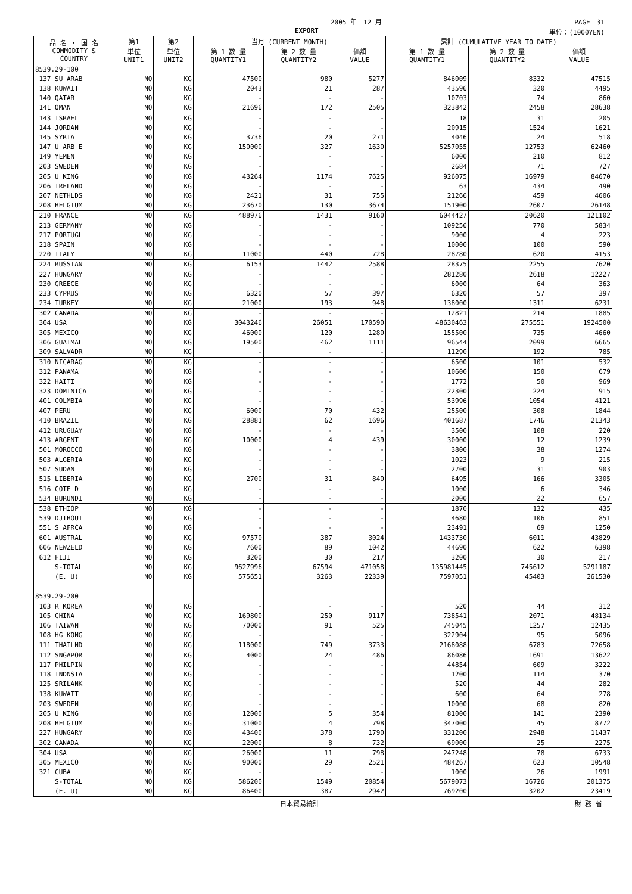2005 年　12 月 PAGE　31
EXPORT 単位：(1000YEN)
| 品 名 ・ 国 名 COMMODITY & COUNTRY | 第1 | 第2 | 当月 (CURRENT MONTH) | | | 累計 (CUMULATIVE YEAR TO DATE) | | |
| --- | --- | --- | --- | --- | --- | --- | --- | --- |
| | 単位 UNIT1 | 単位 UNIT2 | 第 1 数 量 QUANTITY1 | 第 2 数 量 QUANTITY2 | 価額 VALUE | 第 1 数 量 QUANTITY1 | 第 2 数 量 QUANTITY2 | 価額 VALUE |
| 8539.29-100 | | | | | | | | |
| 137 SU ARAB | NO | KG | 47500 | 980 | 5277 | 846009 | 8332 | 47515 |
| 138 KUWAIT | NO | KG | 2043 | 21 | 287 | 43596 | 320 | 4495 |
| 140 QATAR | NO | KG | - | - | - | 10703 | 74 | 860 |
| 141 OMAN | NO | KG | 21696 | 172 | 2505 | 323842 | 2458 | 28638 |
| 143 ISRAEL | NO | KG | - | - | - | 18 | 31 | 205 |
| 144 JORDAN | NO | KG | - | - | - | 20915 | 1524 | 1621 |
| 145 SYRIA | NO | KG | 3736 | 20 | 271 | 4046 | 24 | 518 |
| 147 U ARB E | NO | KG | 150000 | 327 | 1630 | 5257055 | 12753 | 62460 |
| 149 YEMEN | NO | KG | - | - | - | 6000 | 210 | 812 |
| 203 SWEDEN | NO | KG | - | - | - | 2684 | 71 | 727 |
| 205 U KING | NO | KG | 43264 | 1174 | 7625 | 926075 | 16979 | 84670 |
| 206 IRELAND | NO | KG | - | - | - | 63 | 434 | 490 |
| 207 NETHLDS | NO | KG | 2421 | 31 | 755 | 21266 | 459 | 4606 |
| 208 BELGIUM | NO | KG | 23670 | 130 | 3674 | 151900 | 2607 | 26148 |
| 210 FRANCE | NO | KG | 488976 | 1431 | 9160 | 6044427 | 20620 | 121102 |
| 213 GERMANY | NO | KG | - | - | - | 109256 | 770 | 5834 |
| 217 PORTUGL | NO | KG | - | - | - | 9000 | 4 | 223 |
| 218 SPAIN | NO | KG | - | - | - | 10000 | 100 | 590 |
| 220 ITALY | NO | KG | 11000 | 440 | 728 | 28780 | 620 | 4153 |
| 224 RUSSIAN | NO | KG | 6153 | 1442 | 2588 | 28375 | 2255 | 7620 |
| 227 HUNGARY | NO | KG | - | - | - | 281280 | 2618 | 12227 |
| 230 GREECE | NO | KG | - | - | - | 6000 | 64 | 363 |
| 233 CYPRUS | NO | KG | 6320 | 57 | 397 | 6320 | 57 | 397 |
| 234 TURKEY | NO | KG | 21000 | 193 | 948 | 138000 | 1311 | 6231 |
| 302 CANADA | NO | KG | - | - | - | 12821 | 214 | 1885 |
| 304 USA | NO | KG | 3043246 | 26051 | 170590 | 48630463 | 275551 | 1924500 |
| 305 MEXICO | NO | KG | 46000 | 120 | 1280 | 155500 | 735 | 4660 |
| 306 GUATMAL | NO | KG | 19500 | 462 | 1111 | 96544 | 2099 | 6665 |
| 309 SALVADR | NO | KG | - | - | - | 11290 | 192 | 785 |
| 310 NICARAG | NO | KG | - | - | - | 6500 | 101 | 532 |
| 312 PANAMA | NO | KG | - | - | - | 10600 | 150 | 679 |
| 322 HAITI | NO | KG | - | - | - | 1772 | 50 | 969 |
| 323 DOMINICA | NO | KG | - | - | - | 22300 | 224 | 915 |
| 401 COLMBIA | NO | KG | - | - | - | 53996 | 1054 | 4121 |
| 407 PERU | NO | KG | 6000 | 70 | 432 | 25500 | 308 | 1844 |
| 410 BRAZIL | NO | KG | 28881 | 62 | 1696 | 401687 | 1746 | 21343 |
| 412 URUGUAY | NO | KG | - | - | - | 3500 | 108 | 220 |
| 413 ARGENT | NO | KG | 10000 | 4 | 439 | 30000 | 12 | 1239 |
| 501 MOROCCO | NO | KG | - | - | - | 3800 | 38 | 1274 |
| 503 ALGERIA | NO | KG | - | - | - | 1023 | 9 | 215 |
| 507 SUDAN | NO | KG | - | - | - | 2700 | 31 | 903 |
| 515 LIBERIA | NO | KG | 2700 | 31 | 840 | 6495 | 166 | 3305 |
| 516 COTE D | NO | KG | - | - | - | 1000 | 6 | 346 |
| 534 BURUNDI | NO | KG | - | - | - | 2000 | 22 | 657 |
| 538 ETHIOP | NO | KG | - | - | - | 1870 | 132 | 435 |
| 539 DJIBOUT | NO | KG | - | - | - | 4680 | 106 | 851 |
| 551 S AFRCA | NO | KG | - | - | - | 23491 | 69 | 1250 |
| 601 AUSTRAL | NO | KG | 97570 | 387 | 3024 | 1433730 | 6011 | 43829 |
| 606 NEWZELD | NO | KG | 7600 | 89 | 1042 | 44690 | 622 | 6398 |
| 612 FIJI | NO | KG | 3200 | 30 | 217 | 3200 | 30 | 217 |
| S-TOTAL | NO | KG | 9627996 | 67594 | 471058 | 135981445 | 745612 | 5291187 |
| (E. U) | NO | KG | 575651 | 3263 | 22339 | 7597051 | 45403 | 261530 |
| 8539.29-200 | | | | | | | | |
| 103 R KOREA | NO | KG | - | - | - | 520 | 44 | 312 |
| 105 CHINA | NO | KG | 169800 | 250 | 9117 | 738541 | 2071 | 48134 |
| 106 TAIWAN | NO | KG | 70000 | 91 | 525 | 745045 | 1257 | 12435 |
| 108 HG KONG | NO | KG | - | - | - | 322904 | 95 | 5096 |
| 111 THAILND | NO | KG | 118000 | 749 | 3733 | 2168088 | 6783 | 72658 |
| 112 SNGAPOR | NO | KG | 4000 | 24 | 486 | 86086 | 1691 | 13622 |
| 117 PHILPIN | NO | KG | - | - | - | 44854 | 609 | 3222 |
| 118 INDNSIA | NO | KG | - | - | - | 1200 | 114 | 370 |
| 125 SRILANK | NO | KG | - | - | - | 520 | 44 | 282 |
| 138 KUWAIT | NO | KG | - | - | - | 600 | 64 | 278 |
| 203 SWEDEN | NO | KG | - | - | - | 10000 | 68 | 820 |
| 205 U KING | NO | KG | 12000 | 5 | 354 | 81000 | 141 | 2390 |
| 208 BELGIUM | NO | KG | 31000 | 4 | 798 | 347000 | 45 | 8772 |
| 227 HUNGARY | NO | KG | 43400 | 378 | 1790 | 331200 | 2948 | 11437 |
| 302 CANADA | NO | KG | 22000 | 8 | 732 | 69000 | 25 | 2275 |
| 304 USA | NO | KG | 26000 | 11 | 798 | 247248 | 78 | 6733 |
| 305 MEXICO | NO | KG | 90000 | 29 | 2521 | 484267 | 623 | 10548 |
| 321 CUBA | NO | KG | - | - | - | 1000 | 26 | 1991 |
| S-TOTAL | NO | KG | 586200 | 1549 | 20854 | 5679073 | 16726 | 201375 |
| (E. U) | NO | KG | 86400 | 387 | 2942 | 769200 | 3202 | 23419 |
日本貿易統計 財 務 省